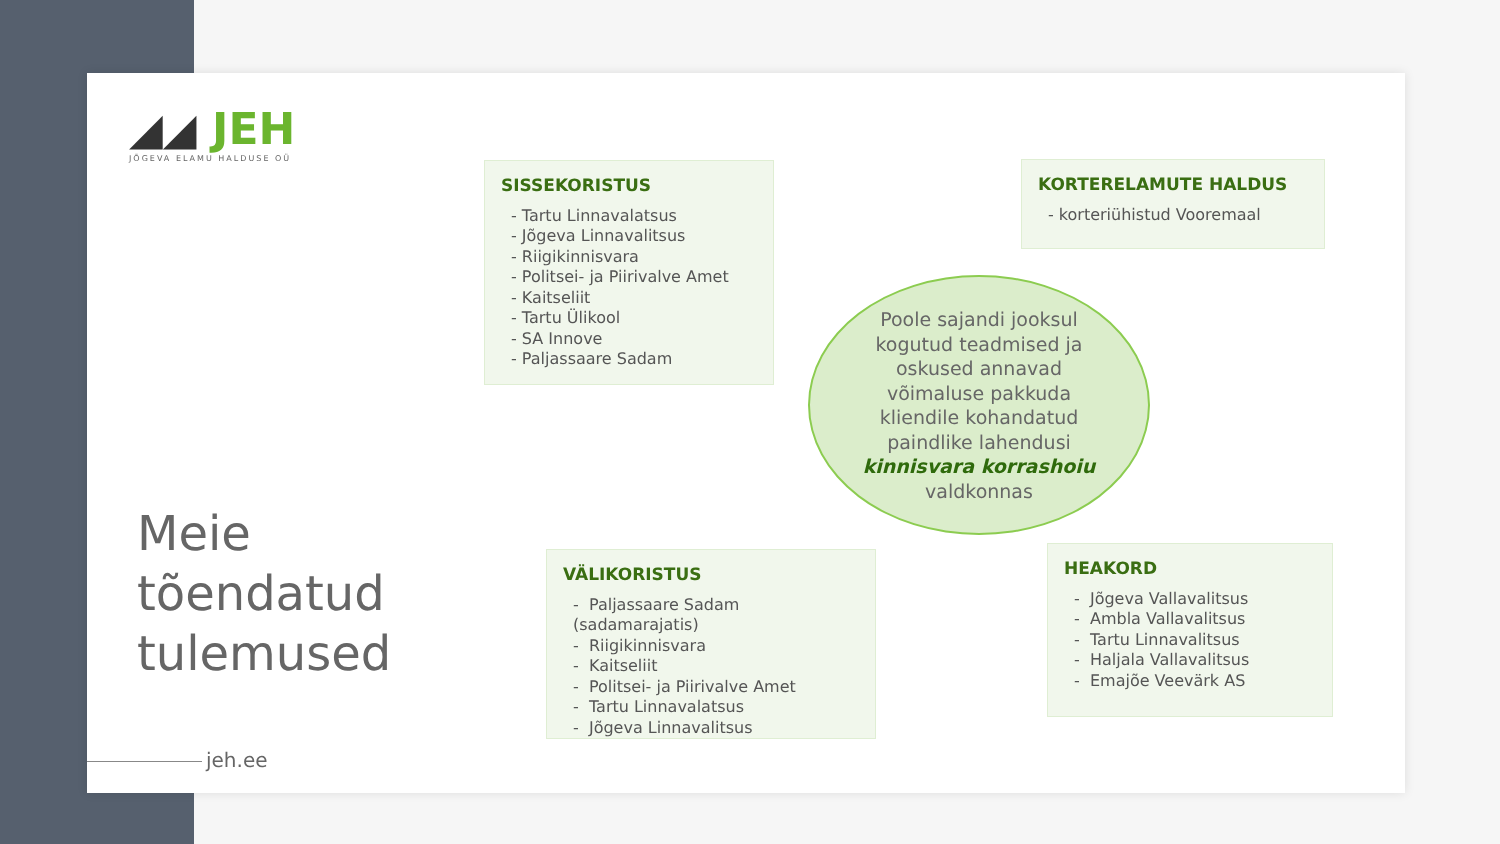◢◢ JEH
JÕGEVA ELAMU HALDUSE OÜ
Meie
tõendatud
tulemused
SISSEKORISTUS
- Tartu Linnavalatsus
- Jõgeva Linnavalitsus
- Riigikinnisvara
- Politsei- ja Piirivalve Amet
- Kaitseliit
- Tartu Ülikool
- SA Innove
- Paljassaare Sadam
KORTERELAMUTE HALDUS
- korteriühistud Vooremaal
Poole sajandi jooksul
kogutud teadmised ja
oskused annavad
võimaluse pakkuda
kliendile kohandatud
paindlike lahendusi
kinnisvara korrashoiu
valdkonnas
VÄLIKORISTUS
- Paljassaare Sadam (sadamarajatis)
- Riigikinnisvara
- Kaitseliit
- Politsei- ja Piirivalve Amet
- Tartu Linnavalatsus
- Jõgeva Linnavalitsus
HEAKORD
- Jõgeva Vallavalitsus
- Ambla Vallavalitsus
- Tartu Linnavalitsus
- Haljala Vallavalitsus
- Emajõe Veevärk AS
jeh.ee